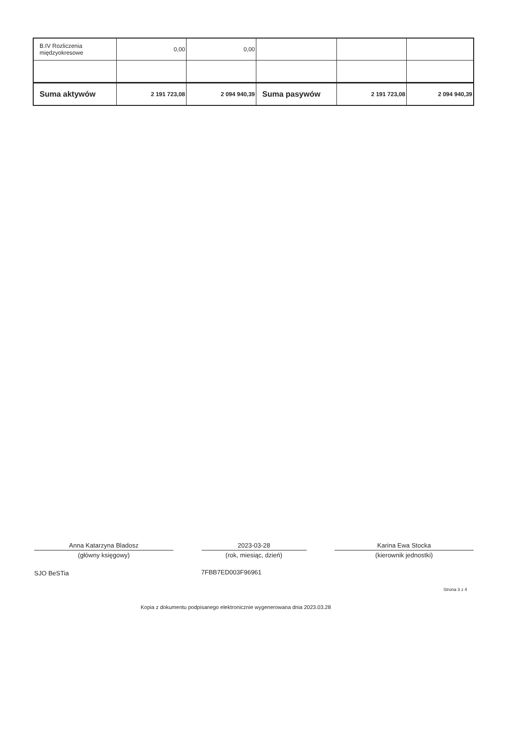| B.IV Rozliczenia międzyokresowe | 0,00 | 0,00 | | | |
| Suma aktywów | 2 191 723,08 | 2 094 940,39 | Suma pasywów | 2 191 723,08 | 2 094 940,39 |
Anna Katarzyna Bladosz
(główny księgowy)
2023-03-28
(rok, miesiąc, dzień)
Karina Ewa Stocka
(kierownik jednostki)
SJO BeSTia 7FBB7ED003F96961
Strona 3 z 4
Kopia z dokumentu podpisanego elektronicznie wygenerowana dnia 2023.03.28